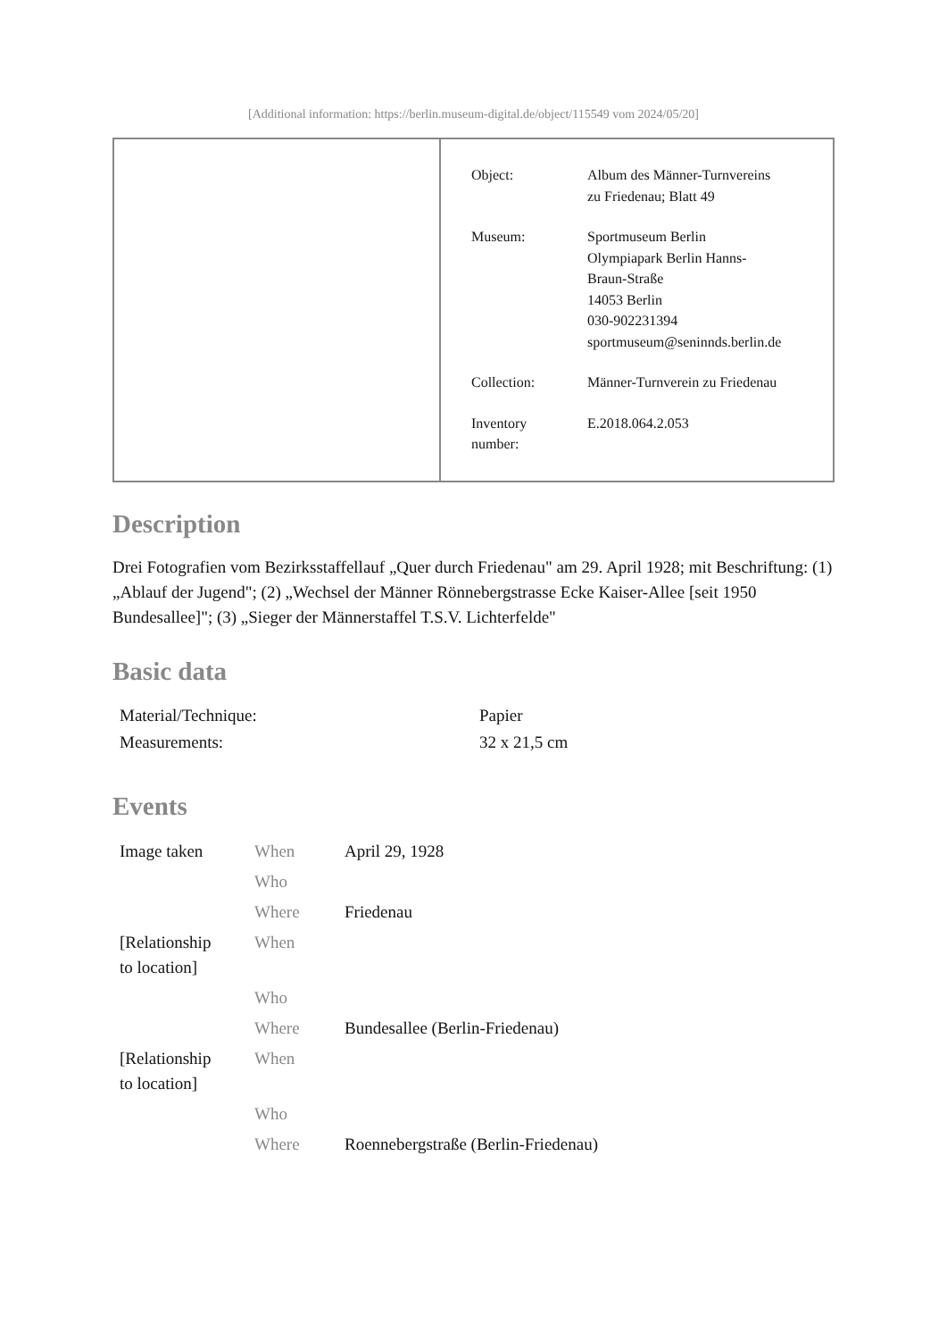[Additional information: https://berlin.museum-digital.de/object/115549 vom 2024/05/20]
| Object: | Album des Männer-Turnvereins zu Friedenau; Blatt 49 |
| Museum: | Sportmuseum Berlin Olympiapark Berlin Hanns- Braun-Straße 14053 Berlin 030-902231394 sportmuseum@seninnds.berlin.de |
| Collection: | Männer-Turnverein zu Friedenau |
| Inventory number: | E.2018.064.2.053 |
Description
Drei Fotografien vom Bezirksstaffellauf „Quer durch Friedenau" am 29. April 1928; mit Beschriftung: (1) „Ablauf der Jugend"; (2) „Wechsel der Männer Rönnebergstrasse Ecke Kaiser-Allee [seit 1950 Bundesallee]"; (3) „Sieger der Männerstaffel T.S.V. Lichterfelde"
Basic data
| Material/Technique: | Papier |
| Measurements: | 32 x 21,5 cm |
Events
| Image taken | When | April 29, 1928 |
| | Who | |
| | Where | Friedenau |
| [Relationship to location] | When | |
| | Who | |
| | Where | Bundesallee (Berlin-Friedenau) |
| [Relationship to location] | When | |
| | Who | |
| | Where | Roennebergstraße (Berlin-Friedenau) |